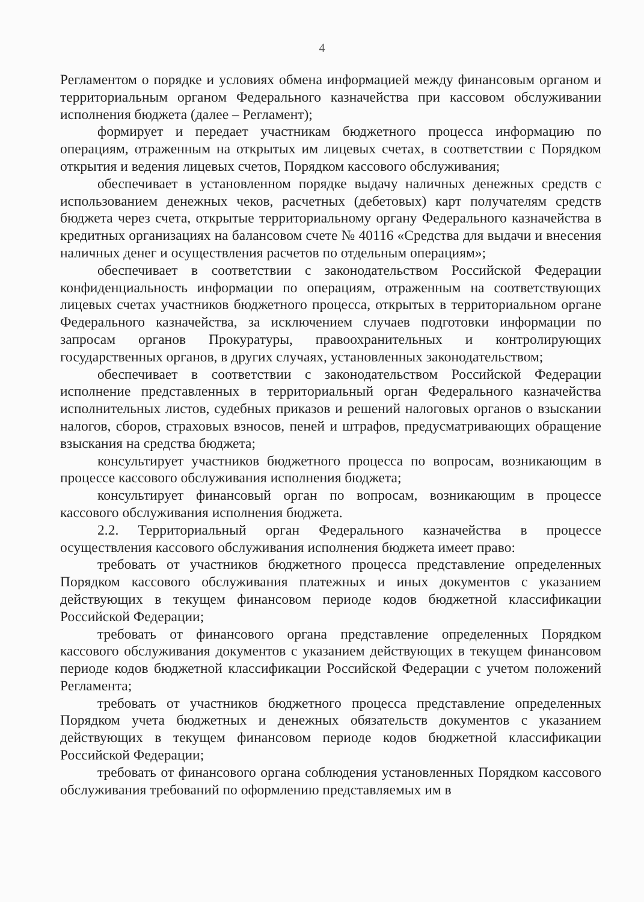4
Регламентом о порядке и условиях обмена информацией между финансовым органом и территориальным органом Федерального казначейства при кассовом обслуживании исполнения бюджета (далее – Регламент);
формирует и передает участникам бюджетного процесса информацию по операциям, отраженным на открытых им лицевых счетах, в соответствии с Порядком открытия и ведения лицевых счетов, Порядком кассового обслуживания;
обеспечивает в установленном порядке выдачу наличных денежных средств с использованием денежных чеков, расчетных (дебетовых) карт получателям средств бюджета через счета, открытые территориальному органу Федерального казначейства в кредитных организациях на балансовом счете № 40116 «Средства для выдачи и внесения наличных денег и осуществления расчетов по отдельным операциям»;
обеспечивает в соответствии с законодательством Российской Федерации конфиденциальность информации по операциям, отраженным на соответствующих лицевых счетах участников бюджетного процесса, открытых в территориальном органе Федерального казначейства, за исключением случаев подготовки информации по запросам органов Прокуратуры, правоохранительных и контролирующих государственных органов, в других случаях, установленных законодательством;
обеспечивает в соответствии с законодательством Российской Федерации исполнение представленных в территориальный орган Федерального казначейства исполнительных листов, судебных приказов и решений налоговых органов о взыскании налогов, сборов, страховых взносов, пеней и штрафов, предусматривающих обращение взыскания на средства бюджета;
консультирует участников бюджетного процесса по вопросам, возникающим в процессе кассового обслуживания исполнения бюджета;
консультирует финансовый орган по вопросам, возникающим в процессе кассового обслуживания исполнения бюджета.
2.2. Территориальный орган Федерального казначейства в процессе осуществления кассового обслуживания исполнения бюджета имеет право:
требовать от участников бюджетного процесса представление определенных Порядком кассового обслуживания платежных и иных документов с указанием действующих в текущем финансовом периоде кодов бюджетной классификации Российской Федерации;
требовать от финансового органа представление определенных Порядком кассового обслуживания документов с указанием действующих в текущем финансовом периоде кодов бюджетной классификации Российской Федерации с учетом положений Регламента;
требовать от участников бюджетного процесса представление определенных Порядком учета бюджетных и денежных обязательств документов с указанием действующих в текущем финансовом периоде кодов бюджетной классификации Российской Федерации;
требовать от финансового органа соблюдения установленных Порядком кассового обслуживания требований по оформлению представляемых им в